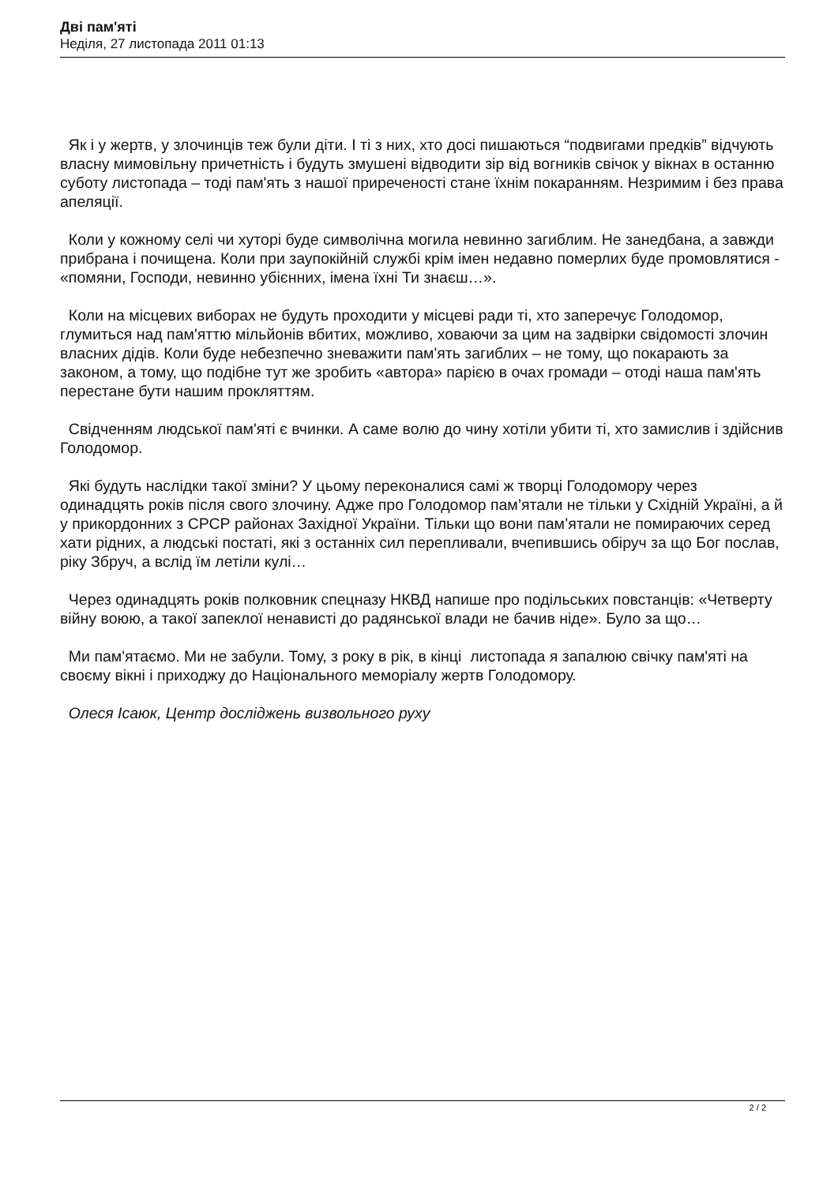Дві пам'яті
Неділя, 27 листопада 2011 01:13
Як і у жертв, у злочинців теж були діти. І ті з них, хто досі пишаються “подвигами предків” відчують власну мимовільну причетність і будуть змушені відводити зір від вогників свічок у вікнах в останню суботу листопада – тоді пам'ять з нашої приреченості стане їхнім покаранням. Незримим і без права апеляції.
Коли у кожному селі чи хуторі буде символічна могила невинно загиблим. Не занедбана, а завжди прибрана і почищена. Коли при заупокійній службі крім імен недавно померлих буде промовлятися - «помяни, Господи, невинно убієнних, імена їхні Ти знаєш…».
Коли на місцевих виборах не будуть проходити у місцеві ради ті, хто заперечує Голодомор, глумиться над пам'яттю мільйонів вбитих, можливо, ховаючи за цим на задвірки свідомості злочин власних дідів. Коли буде небезпечно зневажити пам'ять загиблих – не тому, що покарають за законом, а тому, що подібне тут же зробить «автора» парією в очах громади – отоді наша пам'ять перестане бути нашим прокляттям.
Свідченням людської пам'яті є вчинки. А саме волю до чину хотіли убити ті, хто замислив і здійснив Голодомор.
Які будуть наслідки такої зміни? У цьому переконалися самі ж творці Голодомору через одинадцять років після свого злочину. Адже про Голодомор пам’ятали не тільки у Східній Україні, а й у прикордонних з СРСР районах Західної України. Тільки що вони пам’ятали не помираючих серед хати рідних, а людські постаті, які з останніх сил перепливали, вчепившись обіруч за що Бог послав, ріку Збруч, а вслід їм летіли кулі…
Через одинадцять років полковник спецназу НКВД напише про подільських повстанців: «Четверту війну воюю, а такої запеклої ненависті до радянської влади не бачив ніде». Було за що…
Ми пам'ятаємо. Ми не забули. Тому, з року в рік, в кінці листопада я запалюю свічку пам'яті на своєму вікні і приходжу до Національного меморіалу жертв Голодомору.
Олеся Ісаюк, Центр досліджень визвольного руху
2 / 2